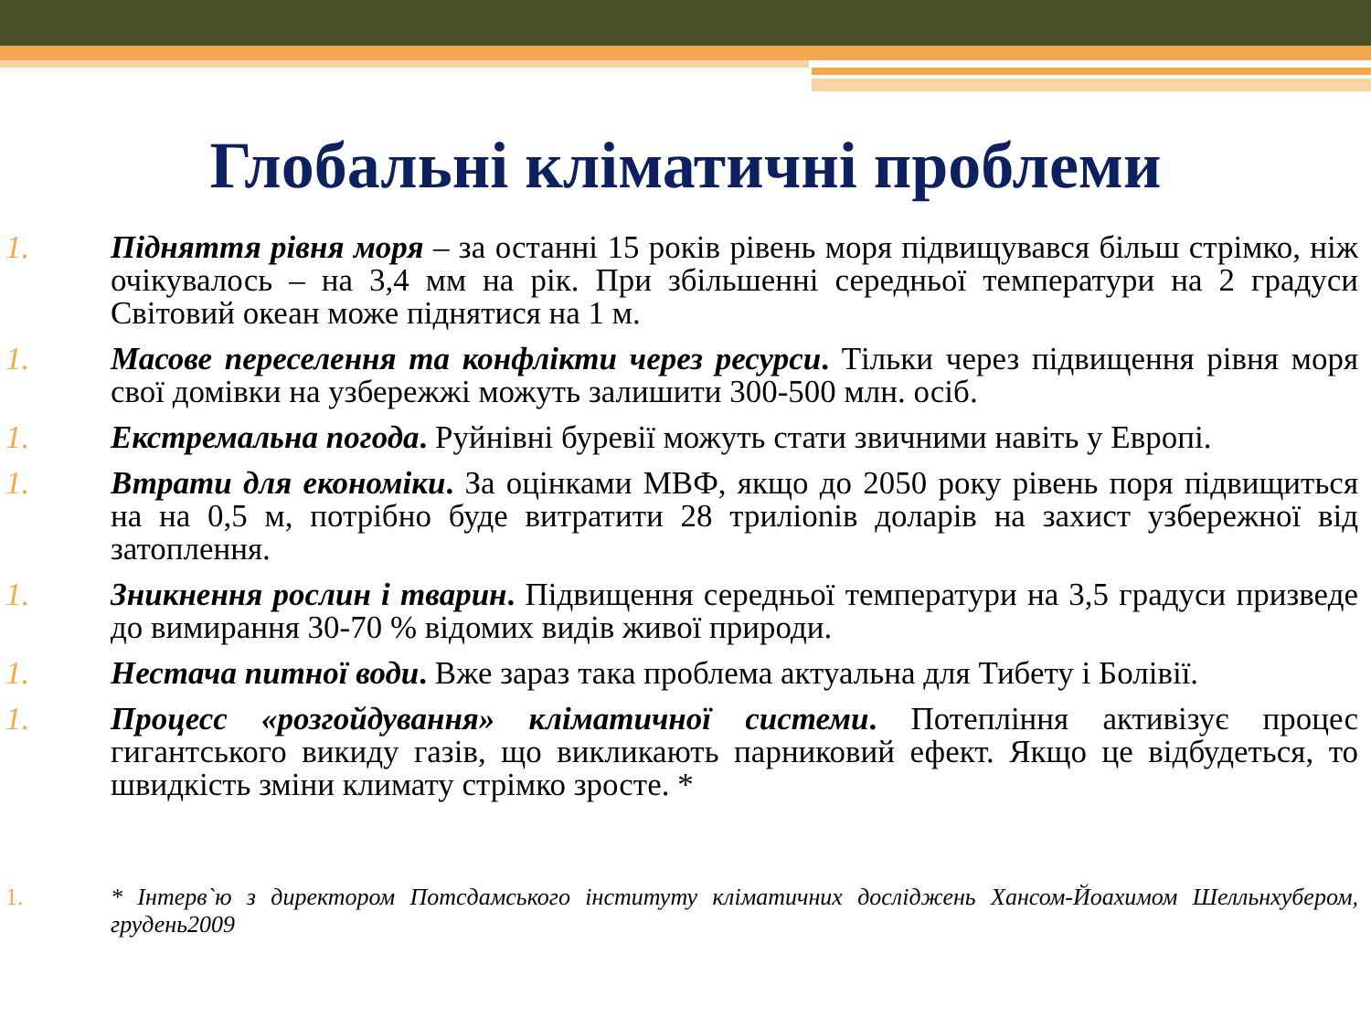Глобальні кліматичні проблеми
1. Підняття рівня моря – за останні 15 років рівень моря підвищувався більш стрімко, ніж очікувалось – на 3,4 мм на рік. При збільшенні середньої температури на 2 градуси Світовий океан може піднятися на 1 м.
1. Масове переселення та конфлікти через ресурси. Тільки через підвищення рівня моря свої домівки на узбережжі можуть залишити 300-500 млн. осіб.
1. Екстремальна погода. Руйнівні буревії можуть стати звичними навіть у Европі.
1. Втрати для економіки. За оцінками МВФ, якщо до 2050 року рівень поря підвищиться на на 0,5 м, потрібно буде витратити 28 трилionів доларів на захист узбережної від затоплення.
1. Зникнення рослин і тварин. Підвищення середньої температури на 3,5 градуси призведе до вимирання 30-70 % відомих видів живої природи.
1. Нестача питної води. Вже зараз така проблема актуальна для Тибету і Болівії.
1. Процесс «розгойдування» кліматичної системи. Потепління активізує процес гигантського викиду газів, що викликають парниковий ефект. Якщо це відбудеться, то швидкість зміни климату стрімко зросте. *
1. * Інтерв`ю з директором Потсдамського інституту кліматичних досліджень Хансом-Йоахимом Шелльнхубером, грудень2009